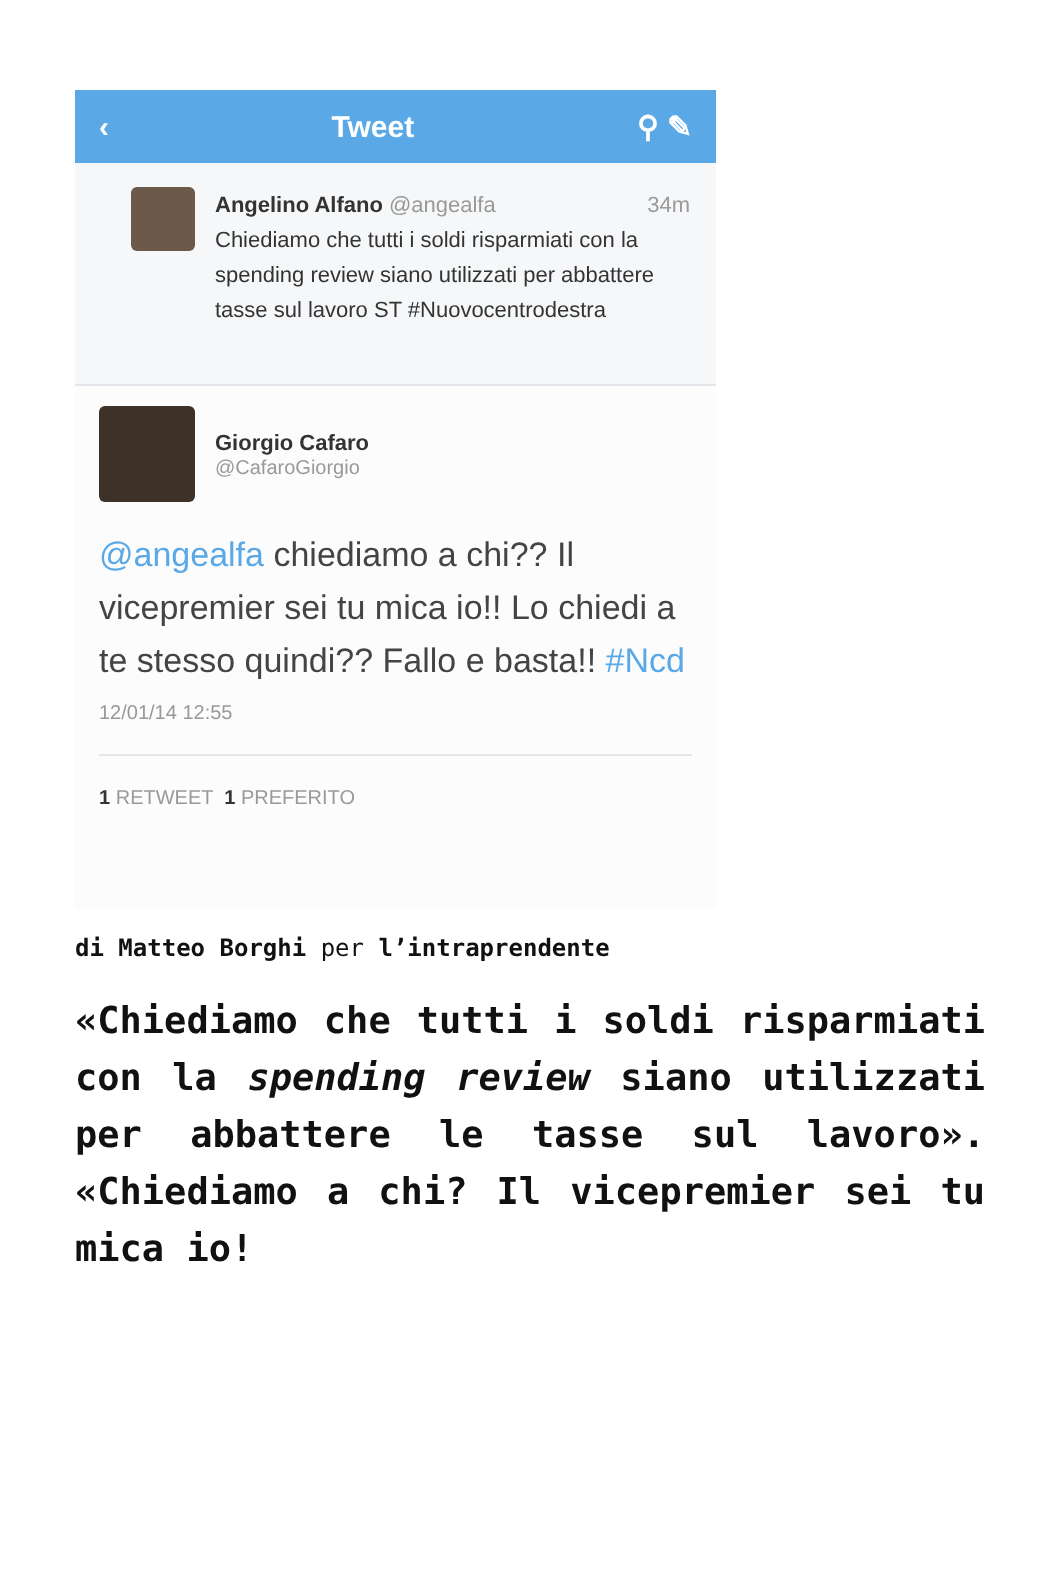‹ Tweet ⚲ ✎
Angelino Alfano @angealfa 34m
Chiediamo che tutti i soldi risparmiati con la spending review siano utilizzati per abbattere tasse sul lavoro ST #Nuovocentrodestra
Giorgio Cafaro
@CafaroGiorgio
@angealfa chiediamo a chi?? Il vicepremier sei tu mica io!! Lo chiedi a te stesso quindi?? Fallo e basta!! #Ncd
12/01/14 12:55
1 RETWEET 1 PREFERITO
di Matteo Borghi per l’intraprendente
«Chiediamo che tutti i soldi risparmiati con la spending review siano utilizzati per abbattere le tasse sul lavoro». «Chiediamo a chi? Il vicepremier sei tu mica io!